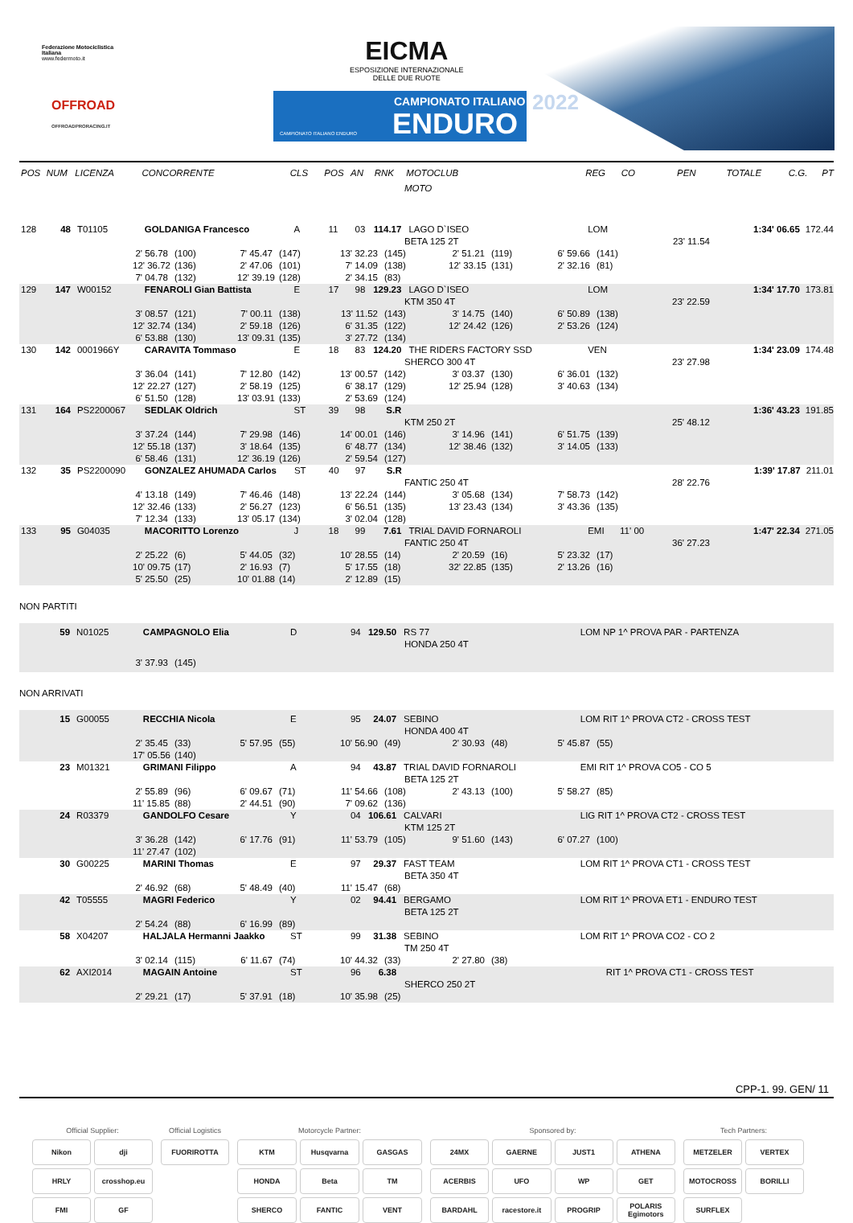Federazione Motociclistica Italiana
www.federmoto.it
OFFROAD
OFFROADPRORACING.IT
EICMA
ESPOSIZIONE INTERNAZIONALE
DELLE DUE RUOTE
CAMPIONATO ITALIANO
ENDURO CAMPIONATO ITALIANO ENDURO
2022
POS NUM LICENZA CONCORRENTE CLS POS AN RNK MOTOCLUB REG CO PEN TOTALE C.G. PT
MOTO
128 48 T01105 GOLDANIGA Francesco A 11 03 114.17 LAGO D`ISEO LOM 1:34' 06.65 172.44
BETA 125 2T 23' 11.54
2' 56.78 (100) 7' 45.47 (147) 13' 32.23 (145) 2' 51.21 (119) 6' 59.66 (141)
12' 36.72 (136) 2' 47.06 (101) 7' 14.09 (138) 12' 33.15 (131) 2' 32.16 (81)
7' 04.78 (132) 12' 39.19 (128) 2' 34.15 (83)
129 147 W00152 FENAROLI Gian Battista E 17 98 129.23 LAGO D`ISEO LOM 1:34' 17.70 173.81
KTM 350 4T 23' 22.59
3' 08.57 (121) 7' 00.11 (138) 13' 11.52 (143) 3' 14.75 (140) 6' 50.89 (138)
12' 32.74 (134) 2' 59.18 (126) 6' 31.35 (122) 12' 24.42 (126) 2' 53.26 (124)
6' 53.88 (130) 13' 09.31 (135) 3' 27.72 (134)
130 142 0001966Y CARAVITA Tommaso E 18 83 124.20 THE RIDERS FACTORY SSD VEN 1:34' 23.09 174.48
SHERCO 300 4T 23' 27.98
3' 36.04 (141) 7' 12.80 (142) 13' 00.57 (142) 3' 03.37 (130) 6' 36.01 (132)
12' 22.27 (127) 2' 58.19 (125) 6' 38.17 (129) 12' 25.94 (128) 3' 40.63 (134)
6' 51.50 (128) 13' 03.91 (133) 2' 53.69 (124)
131 164 PS2200067 SEDLAK Oldrich ST 39 98 S.R 1:36' 43.23 191.85
KTM 250 2T 25' 48.12
3' 37.24 (144) 7' 29.98 (146) 14' 00.01 (146) 3' 14.96 (141) 6' 51.75 (139)
12' 55.18 (137) 3' 18.64 (135) 6' 48.77 (134) 12' 38.46 (132) 3' 14.05 (133)
6' 58.46 (131) 12' 36.19 (126) 2' 59.54 (127)
132 35 PS2200090 GONZALEZ AHUMADA Carlos ST 40 97 S.R 1:39' 17.87 211.01
FANTIC 250 4T 28' 22.76
4' 13.18 (149) 7' 46.46 (148) 13' 22.24 (144) 3' 05.68 (134) 7' 58.73 (142)
12' 32.46 (133) 2' 56.27 (123) 6' 56.51 (135) 13' 23.43 (134) 3' 43.36 (135)
7' 12.34 (133) 13' 05.17 (134) 3' 02.04 (128)
133 95 G04035 MACORITTO Lorenzo J 18 99 7.61 TRIAL DAVID FORNAROLI EMI 11' 00 1:47' 22.34 271.05
FANTIC 250 4T 36' 27.23
2' 25.22 (6) 5' 44.05 (32) 10' 28.55 (14) 2' 20.59 (16) 5' 23.32 (17)
10' 09.75 (17) 2' 16.93 (7) 5' 17.55 (18) 32' 22.85 (135) 2' 13.26 (16)
5' 25.50 (25) 10' 01.88 (14) 2' 12.89 (15)
NON PARTITI
59 N01025 CAMPAGNOLO Elia D 94 129.50 RS 77 LOM NP 1^ PROVA PAR - PARTENZA
HONDA 250 4T
3' 37.93 (145)
NON ARRIVATI
15 G00055 RECCHIA Nicola E 95 24.07 SEBINO LOM RIT 1^ PROVA CT2 - CROSS TEST
HONDA 400 4T
2' 35.45 (33) 5' 57.95 (55) 10' 56.90 (49) 2' 30.93 (48) 5' 45.87 (55)
17' 05.56 (140)
23 M01321 GRIMANI Filippo A 94 43.87 TRIAL DAVID FORNAROLI EMI RIT 1^ PROVA CO5 - CO 5
BETA 125 2T
2' 55.89 (96) 6' 09.67 (71) 11' 54.66 (108) 2' 43.13 (100) 5' 58.27 (85)
11' 15.85 (88) 2' 44.51 (90) 7' 09.62 (136)
24 R03379 GANDOLFO Cesare Y 04 106.61 CALVARI LIG RIT 1^ PROVA CT2 - CROSS TEST
KTM 125 2T
3' 36.28 (142) 6' 17.76 (91) 11' 53.79 (105) 9' 51.60 (143) 6' 07.27 (100)
11' 27.47 (102)
30 G00225 MARINI Thomas E 97 29.37 FAST TEAM LOM RIT 1^ PROVA CT1 - CROSS TEST
BETA 350 4T
2' 46.92 (68) 5' 48.49 (40) 11' 15.47 (68)
42 T05555 MAGRI Federico Y 02 94.41 BERGAMO LOM RIT 1^ PROVA ET1 - ENDURO TEST
BETA 125 2T
2' 54.24 (88) 6' 16.99 (89)
58 X04207 HALJALA Hermanni Jaakko ST 99 31.38 SEBINO LOM RIT 1^ PROVA CO2 - CO 2
TM 250 4T
3' 02.14 (115) 6' 11.67 (74) 10' 44.32 (33) 2' 27.80 (38)
62 AXI2014 MAGAIN Antoine ST 96 6.38 RIT 1^ PROVA CT1 - CROSS TEST
SHERCO 250 2T
2' 29.21 (17) 5' 37.91 (18) 10' 35.98 (25)
CPP-1. 99. GEN/ 11
Official Supplier:
Nikon
dji
HRLY
crosshop.eu
FMI
GF
Official Logistics
FUORIROTTA
Motorcycle Partner:
KTM
Husqvarna
GASGAS
HONDA
Beta
TM
SHERCO
FANTIC
VENT
Sponsored by:
24MX
GAERNE
JUST1
ATHENA
ACERBIS
UFO
WP
GET
BARDAHL
racestore.it
PROGRIP
POLARIS Egimotors
Tech Partners:
METZELER
VERTEX
MOTOCROSS
BORILLI
SURFLEX